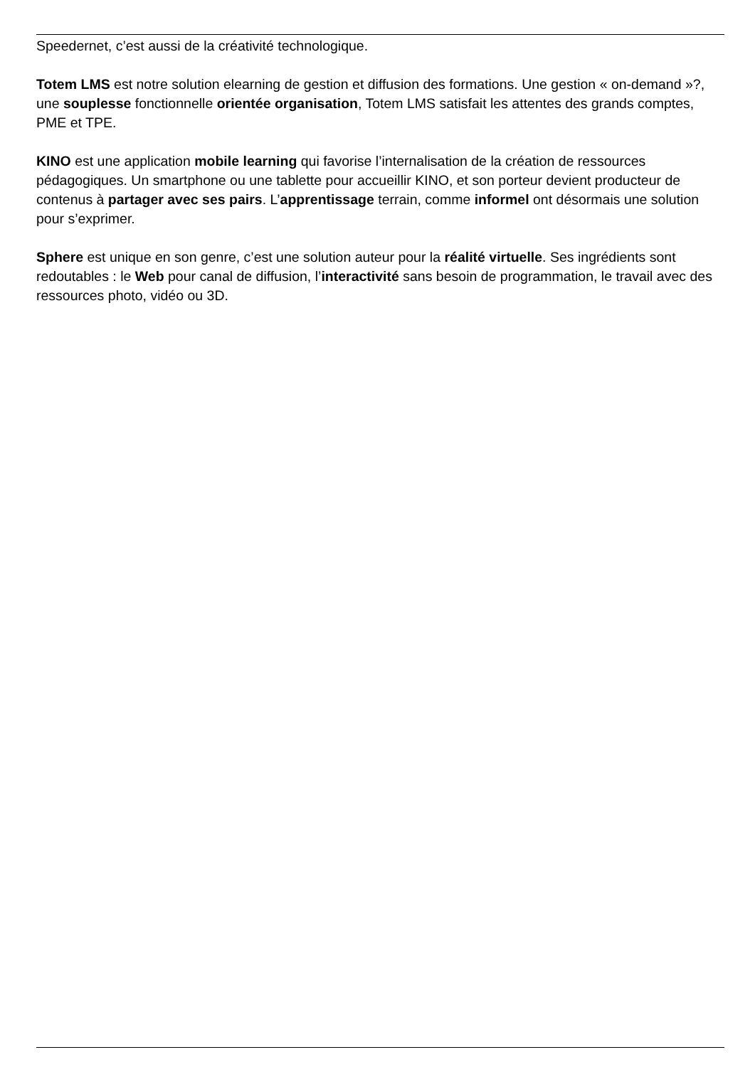Speedernet, c’est aussi de la créativité technologique.
Totem LMS est notre solution elearning de gestion et diffusion des formations. Une gestion « on-demand »?, une souplesse fonctionnelle orientée organisation, Totem LMS satisfait les attentes des grands comptes, PME et TPE.
KINO est une application mobile learning qui favorise l’internalisation de la création de ressources pédagogiques. Un smartphone ou une tablette pour accueillir KINO, et son porteur devient producteur de contenus à partager avec ses pairs. L’apprentissage terrain, comme informel ont désormais une solution pour s’exprimer.
Sphere est unique en son genre, c’est une solution auteur pour la réalité virtuelle. Ses ingrédients sont redoutables : le Web pour canal de diffusion, l’interactivité sans besoin de programmation, le travail avec des ressources photo, vidéo ou 3D.